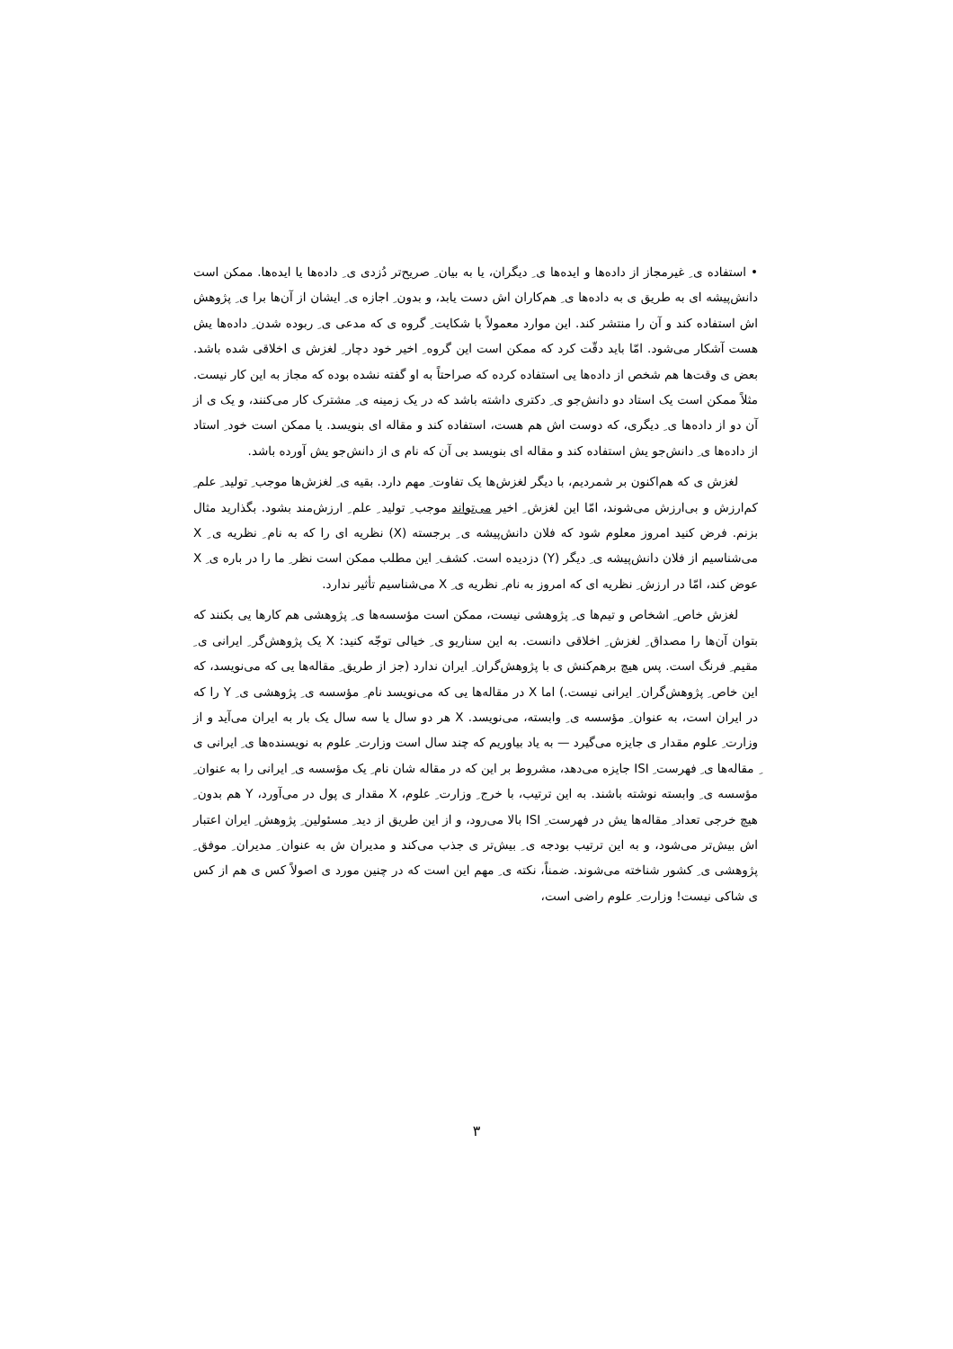• استفاده ی ِ غیرمجاز از داده‌ها و ایده‌ها ی ِ دیگران، یا به بیان ِ صریح‌تر دُزدی ی ِ داده‌ها یا ایده‌ها. ممکن است دانش‌پیشه ای به طریق ی به داده‌ها ی ِ هم‌کاران اش دست یابد، و بدون ِ اجازه ی ِ ایشان از آن‌ها برا ی ِ پژوهش اش استفاده کند و آن را منتشر کند. این موارد معمولاً با شکایت ِ گروه ی که مدعی ی ِ ربوده شدن ِ داده‌ها یش هست آشکار می‌شود. امّا باید دقّت کرد که ممکن است این گروه ِ اخیر خود دچار ِ لغزش ی اخلاقی شده باشد. بعض ی وقت‌ها هم شخص از داده‌ها یی استفاده کرده که صراحتاً به او گفته نشده بوده که مجاز به این کار نیست. مثلاً ممکن است یک استاد دو دانش‌جو ی ِ دکتری داشته باشد که در یک زمینه ی ِ مشترک کار می‌کنند، و یک ی از آن دو از داده‌ها ی ِ دیگری، که دوست اش هم هست، استفاده کند و مقاله ای بنویسد. یا ممکن است خود ِ استاد از داده‌ها ی ِ دانش‌جو یش استفاده کند و مقاله ای بنویسد بی آن که نام ی از دانش‌جو یش آورده باشد.
لغزش ی که هم‌اکنون بر شمردیم، با دیگر لغزش‌ها یک تفاوت ِ مهم دارد. بقیه ی ِ لغزش‌ها موجب ِ تولید ِ علم ِ کم‌ارزش و بی‌ارزش می‌شوند، امّا این لغزش ِ اخیر می‌تواند موجب ِ تولید ِ علم ِ ارزش‌مند بشود. بگذارید مثال بزنم. فرض کنید امروز معلوم شود که فلان دانش‌پیشه ی ِ برجسته (X) نظریه ای را که به نام ِ نظریه ی ِ X می‌شناسیم از فلان دانش‌پیشه ی ِ دیگر (Y) دزدیده است. کشف ِ این مطلب ممکن است نظر ِ ما را در باره ی ِ X عوض کند، امّا در ارزش ِ نظریه ای که امروز به نام ِ نظریه ی ِ X می‌شناسیم تأثیر ندارد.
لغزش خاص ِ اشخاص و تیم‌ها ی ِ پژوهشی نیست، ممکن است مؤسسه‌ها ی ِ پژوهشی هم کارها یی بکنند که بتوان آن‌ها را مصداق ِ لغزش ِ اخلاقی دانست. به این سناریو ی ِ خیالی توجّه کنید: X یک پژوهش‌گر ِ ایرانی ی ِ مقیم ِ فرنگ است. پس هیچ برهم‌کنش ی با پژوهش‌گران ِ ایران ندارد (جز از طریق ِ مقاله‌ها یی که می‌نویسد، که این خاص ِ پژوهش‌گران ِ ایرانی نیست.) اما X در مقاله‌ها یی که می‌نویسد نام ِ مؤسسه ی ِ پژوهشی ی ِ Y را که در ایران است، به عنوان ِ مؤسسه ی ِ وابسته، می‌نویسد. X هر دو سال یا سه سال یک بار به ایران می‌آید و از وزارت ِ علوم مقدار ی جایزه می‌گیرد — به یاد بیاوریم که چند سال است وزارت ِ علوم به نویسنده‌ها ی ِ ایرانی ی ِ مقاله‌ها ی ِ فهرست ِ ISI جایزه می‌دهد، مشروط بر این که در مقاله شان نام ِ یک مؤسسه ی ِ ایرانی را به عنوان ِ مؤسسه ی ِ وابسته نوشته باشند. به این ترتیب، با خرج ِ وزارت ِ علوم، X مقدار ی پول در می‌آورد، Y هم بدون ِ هیچ خرجی تعداد ِ مقاله‌ها یش در فهرست ِ ISI بالا می‌رود، و از این طریق از دید ِ مسئولین ِ پژوهش ِ ایران اعتبار اش بیش‌تر می‌شود، و به این ترتیب بودجه ی ِ بیش‌تر ی جذب می‌کند و مدیران ش به عنوان ِ مدیران ِ موفق ِ پژوهشی ی ِ کشور شناخته می‌شوند. ضمناً، نکته ی ِ مهم این است که در چنین مورد ی اصولاً کس ی هم از کس ی شاکی نیست! وزارت ِ علوم راضی است،
۳